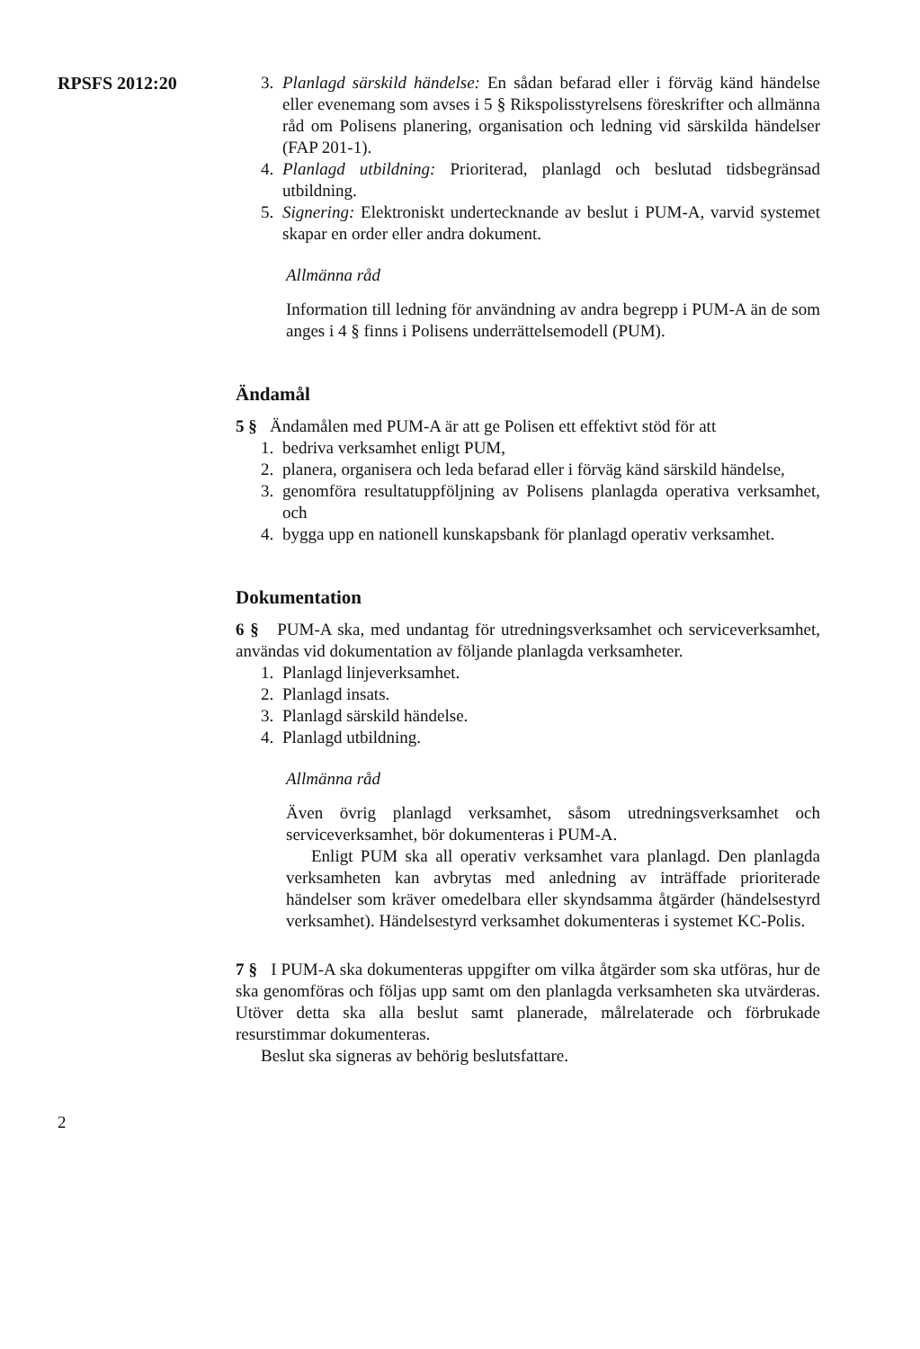RPSFS 2012:20 3. Planlagd särskild händelse: En sådan befarad eller i förväg känd händelse eller evenemang som avses i 5 § Rikspolisstyrelsens föreskrifter och allmänna råd om Polisens planering, organisation och ledning vid särskilda händelser (FAP 201-1).
4. Planlagd utbildning: Prioriterad, planlagd och beslutad tidsbegränsad utbildning.
5. Signering: Elektroniskt undertecknande av beslut i PUM-A, varvid systemet skapar en order eller andra dokument.
Allmänna råd
Information till ledning för användning av andra begrepp i PUM-A än de som anges i 4 § finns i Polisens underrättelsemodell (PUM).
Ändamål
5 § Ändamålen med PUM-A är att ge Polisen ett effektivt stöd för att
1. bedriva verksamhet enligt PUM,
2. planera, organisera och leda befarad eller i förväg känd särskild händelse,
3. genomföra resultatuppföljning av Polisens planlagda operativa verksamhet, och
4. bygga upp en nationell kunskapsbank för planlagd operativ verksamhet.
Dokumentation
6 § PUM-A ska, med undantag för utredningsverksamhet och serviceverksamhet, användas vid dokumentation av följande planlagda verksamheter.
1. Planlagd linjeverksamhet.
2. Planlagd insats.
3. Planlagd särskild händelse.
4. Planlagd utbildning.
Allmänna råd
Även övrig planlagd verksamhet, såsom utredningsverksamhet och serviceverksamhet, bör dokumenteras i PUM-A.
Enligt PUM ska all operativ verksamhet vara planlagd. Den planlagda verksamheten kan avbrytas med anledning av inträffade prioriterade händelser som kräver omedelbara eller skyndsamma åtgärder (händelsestyrd verksamhet). Händelsestyrd verksamhet dokumenteras i systemet KC-Polis.
7 § I PUM-A ska dokumenteras uppgifter om vilka åtgärder som ska utföras, hur de ska genomföras och följas upp samt om den planlagda verksamheten ska utvärderas. Utöver detta ska alla beslut samt planerade, målrelaterade och förbrukade resurstimmar dokumenteras.
Beslut ska signeras av behörig beslutsfattare.
2